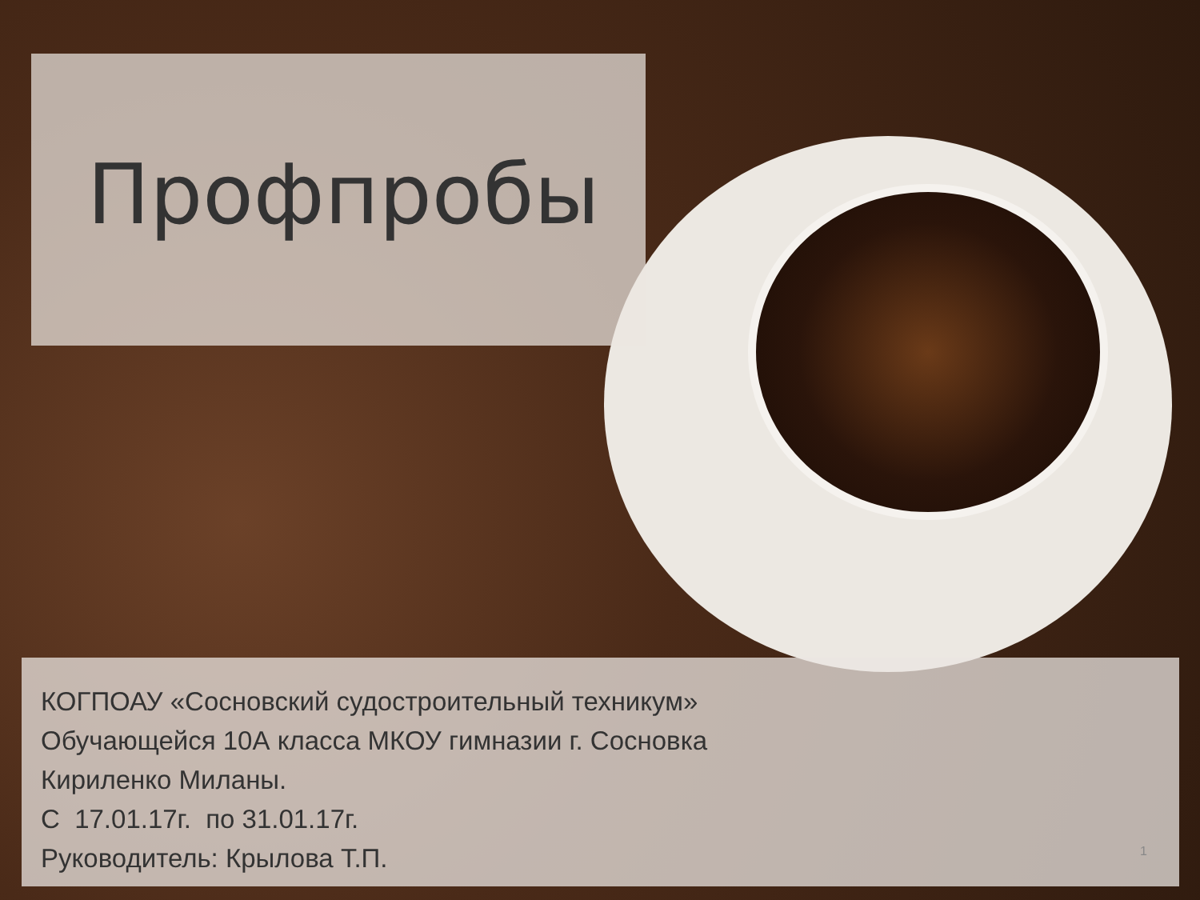Профпробы
КОГПОАУ «Сосновский судостроительный техникум»
Обучающейся 10А класса МКОУ гимназии г. Сосновка
Кириленко Миланы.
С 17.01.17г. по 31.01.17г.
Руководитель: Крылова Т.П.
1